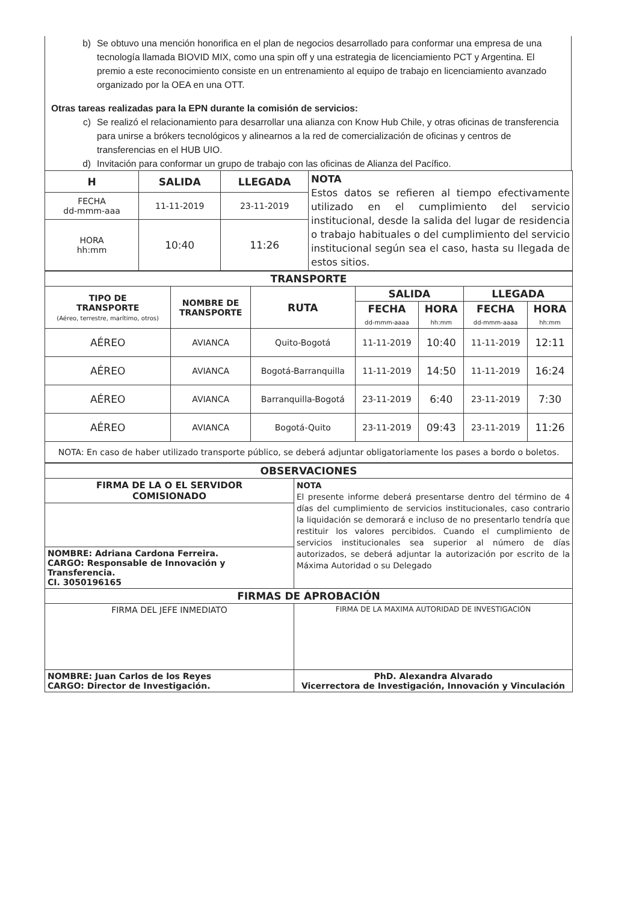b) Se obtuvo una mención honorifica en el plan de negocios desarrollado para conformar una empresa de una tecnología llamada BIOVID MIX, como una spin off y una estrategia de licenciamiento PCT y Argentina. El premio a este reconocimiento consiste en un entrenamiento al equipo de trabajo en licenciamiento avanzado organizado por la OEA en una OTT.
Otras tareas realizadas para la EPN durante la comisión de servicios:
c) Se realizó el relacionamiento para desarrollar una alianza con Know Hub Chile, y otras oficinas de transferencia para unirse a brókers tecnológicos y alinearnos a la red de comercialización de oficinas y centros de transferencias en el HUB UIO.
d) Invitación para conformar un grupo de trabajo con las oficinas de Alianza del Pacífico.
| H | SALIDA | LLEGADA | NOTA Estos datos se refieren al tiempo efectivamente utilizado en el cumplimiento del servicio institucional, desde la salida del lugar de residencia o trabajo habituales o del cumplimiento del servicio institucional según sea el caso, hasta su llegada de estos sitios. |
| FECHA dd-mmm-aaa | 11-11-2019 | 23-11-2019 | |
| HORA hh:mm | 10:40 | 11:26 | |
| TRANSPORTE | | | | | | |
| --- | --- | --- | --- | --- | --- | --- |
| TIPO DE TRANSPORTE (Aéreo, terrestre, marítimo, otros) | NOMBRE DE TRANSPORTE | RUTA | SALIDA | | LLEGADA | |
| | | | FECHA dd-mmm-aaaa | HORA hh:mm | FECHA dd-mmm-aaaa | HORA hh:mm |
| AÉREO | AVIANCA | Quito-Bogotá | 11-11-2019 | 10:40 | 11-11-2019 | 12:11 |
| AÉREO | AVIANCA | Bogotá-Barranquilla | 11-11-2019 | 14:50 | 11-11-2019 | 16:24 |
| AÉREO | AVIANCA | Barranquilla-Bogotá | 23-11-2019 | 6:40 | 23-11-2019 | 7:30 |
| AÉREO | AVIANCA | Bogotá-Quito | 23-11-2019 | 09:43 | 23-11-2019 | 11:26 |
| NOTA: En caso de haber utilizado transporte público, se deberá adjuntar obligatoriamente los pases a bordo o boletos. | | | | | | |
| OBSERVACIONES | |
| --- | --- |
| FIRMA DE LA O EL SERVIDOR COMISIONADO | NOTA El presente informe deberá presentarse dentro del término de 4 días del cumplimiento de servicios institucionales, caso contrario la liquidación se demorará e incluso de no presentarlo tendría que restituir los valores percibidos. Cuando el cumplimiento de servicios institucionales sea superior al número de días autorizados, se deberá adjuntar la autorización por escrito de la Máxima Autoridad o su Delegado |
| NOMBRE: Adriana Cardona Ferreira. CARGO: Responsable de Innovación y Transferencia. CI. 3050196165 | |
| FIRMAS DE APROBACIÓN | |
| FIRMA DEL JEFE INMEDIATO | FIRMA DE LA MAXIMA AUTORIDAD DE INVESTIGACIÓN |
| NOMBRE: Juan Carlos de los Reyes CARGO: Director de Investigación. | PhD. Alexandra Alvarado Vicerrectora de Investigación, Innovación y Vinculación |